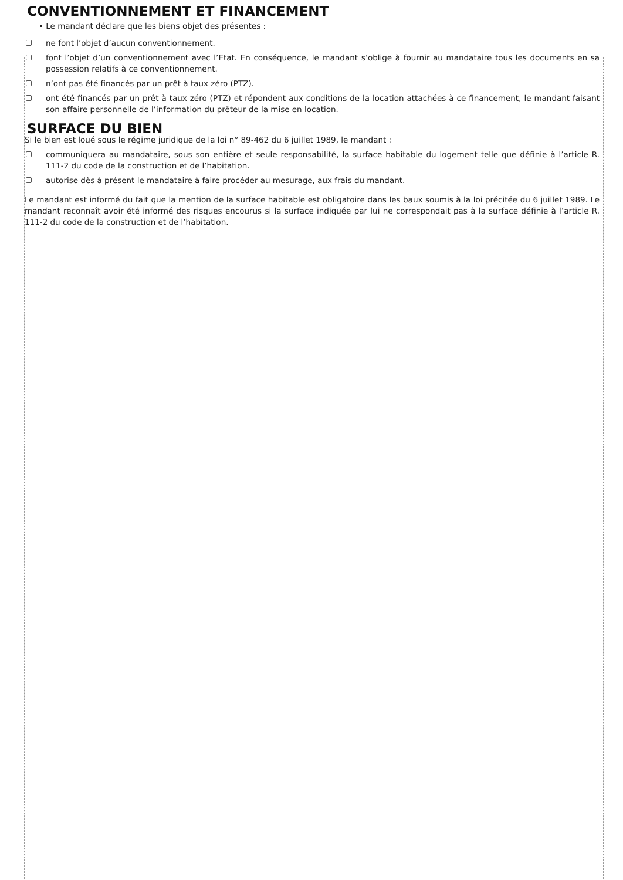CONVENTIONNEMENT ET FINANCEMENT
• Le mandant déclare que les biens objet des présentes :
ne font l’objet d’aucun conventionnement.
font l’objet d’un conventionnement avec l’Etat. En conséquence, le mandant s’oblige à fournir au mandataire tous les documents en sa possession relatifs à ce conventionnement.
n’ont pas été financés par un prêt à taux zéro (PTZ).
ont été financés par un prêt à taux zéro (PTZ) et répondent aux conditions de la location attachées à ce financement, le mandant faisant son affaire personnelle de l’information du prêteur de la mise en location.
SURFACE DU BIEN
Si le bien est loué sous le régime juridique de la loi n° 89-462 du 6 juillet 1989, le mandant :
communiquera au mandataire, sous son entière et seule responsabilité, la surface habitable du logement telle que définie à l’article R. 111-2 du code de la construction et de l’habitation.
autorise dès à présent le mandataire à faire procéder au mesurage, aux frais du mandant.
Le mandant est informé du fait que la mention de la surface habitable est obligatoire dans les baux soumis à la loi précitée du 6 juillet 1989. Le mandant reconnaît avoir été informé des risques encourus si la surface indiquée par lui ne correspondait pas à la surface définie à l’article R. 111-2 du code de la construction et de l’habitation.